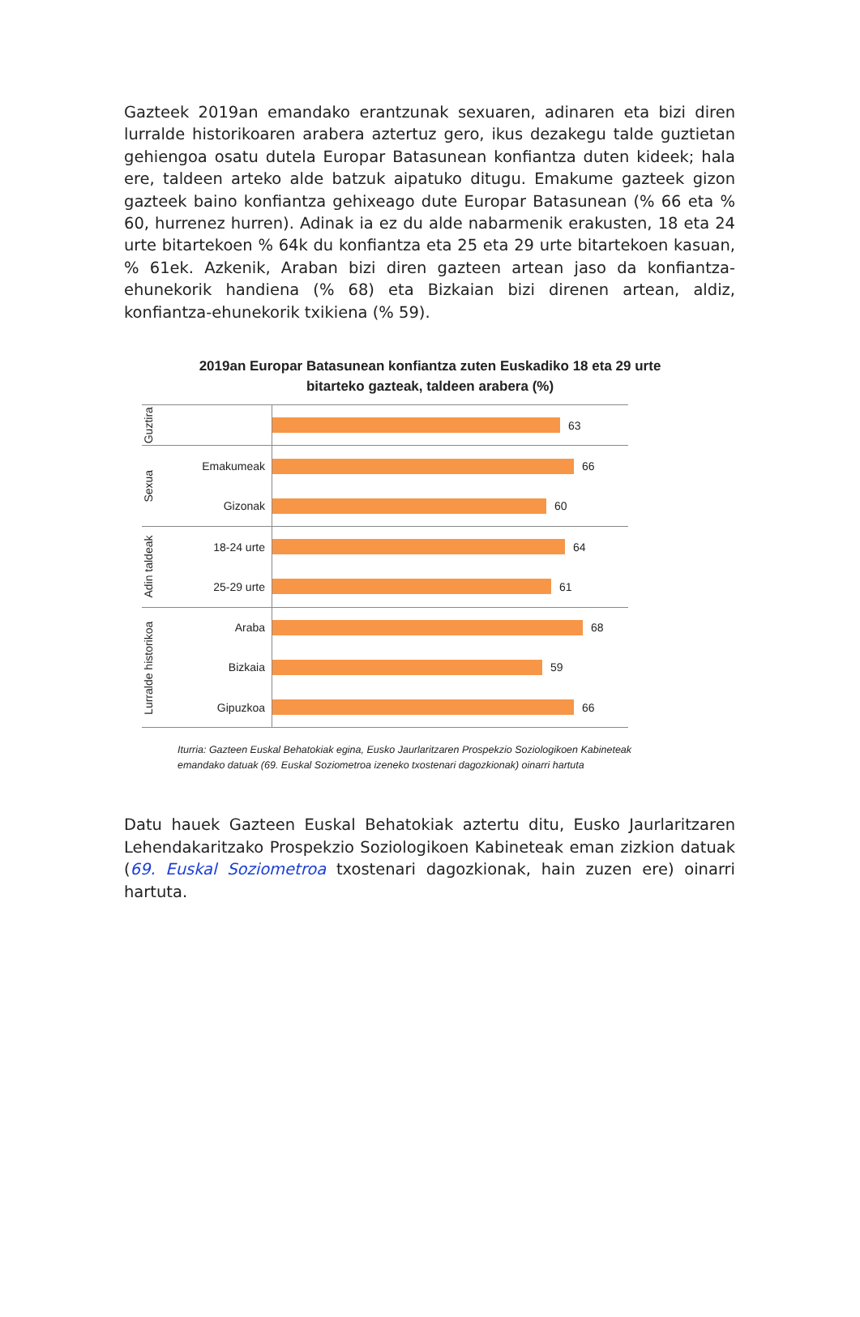Gazteek 2019an emandako erantzunak sexuaren, adinaren eta bizi diren lurralde historikoaren arabera aztertuz gero, ikus dezakegu talde guztietan gehiengoa osatu dutela Europar Batasunean konfiantza duten kideek; hala ere, taldeen arteko alde batzuk aipatuko ditugu. Emakume gazteek gizon gazteek baino konfiantza gehixeago dute Europar Batasunean (% 66 eta % 60, hurrenez hurren). Adinak ia ez du alde nabarmenik erakusten, 18 eta 24 urte bitartekoen % 64k du konfiantza eta 25 eta 29 urte bitartekoen kasuan, % 61ek. Azkenik, Araban bizi diren gazteen artean jaso da konfiantza-ehunekorik handiena (% 68) eta Bizkaian bizi direnen artean, aldiz, konfiantza-ehunekorik txikiena (% 59).
2019an Europar Batasunean konfiantza zuten Euskadiko 18 eta 29 urte
bitarteko gazteak, taldeen arabera (%)
Guztira
63
Sexua
Emakumeak
66
Gizonak
60
Adin taldeak
18-24 urte
64
25-29 urte
61
Lurralde historikoa
Araba
68
Bizkaia
59
Gipuzkoa
66
Iturria: Gazteen Euskal Behatokiak egina, Eusko Jaurlaritzaren Prospekzio Soziologikoen Kabineteak emandako datuak (69. Euskal Soziometroa izeneko txostenari dagozkionak) oinarri hartuta
Datu hauek Gazteen Euskal Behatokiak aztertu ditu, Eusko Jaurlaritzaren Lehendakaritzako Prospekzio Soziologikoen Kabineteak eman zizkion datuak (69. Euskal Soziometroa txostenari dagozkionak, hain zuzen ere) oinarri hartuta.